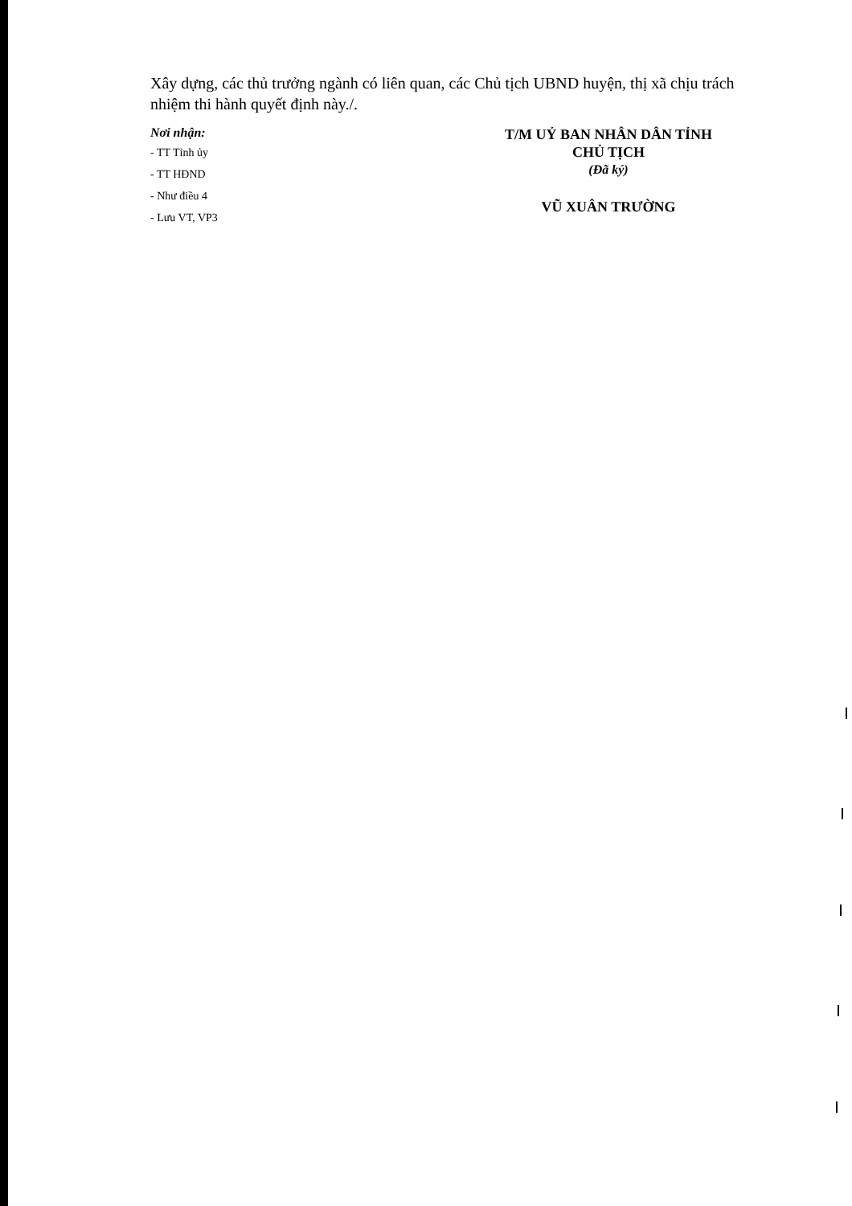Xây dựng, các thủ trưởng ngành có liên quan, các Chủ tịch UBND huyện, thị xã chịu trách nhiệm thi hành quyết định này./.
Nơi nhận:
- TT Tỉnh ủy
- TT HĐND
- Như điều 4
- Lưu VT, VP3
T/M UỶ BAN NHÂN DÂN TỈNH
CHỦ TỊCH
(Đã ký)
VŨ XUÂN TRƯỜNG